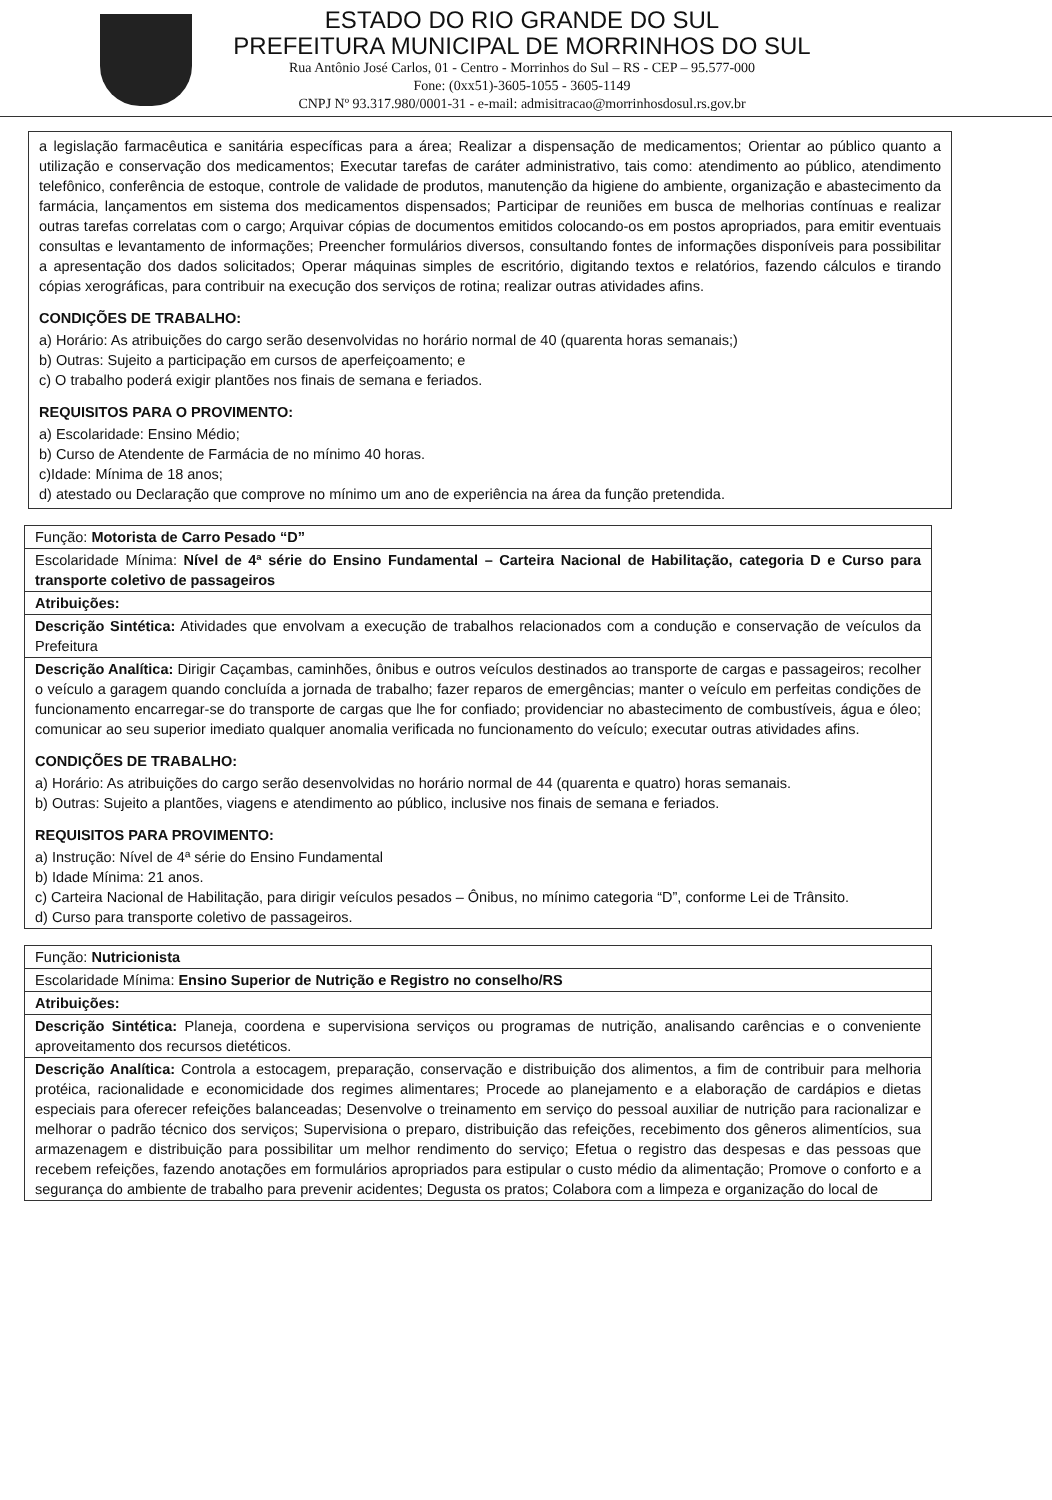ESTADO DO RIO GRANDE DO SUL
PREFEITURA MUNICIPAL DE MORRINHOS DO SUL
Rua Antônio José Carlos, 01 - Centro - Morrinhos do Sul – RS - CEP – 95.577-000
Fone: (0xx51)-3605-1055 - 3605-1149
CNPJ Nº 93.317.980/0001-31 - e-mail: admisitracao@morrinhosdosul.rs.gov.br
a legislação farmacêutica e sanitária específicas para a área; Realizar a dispensação de medicamentos; Orientar ao público quanto a utilização e conservação dos medicamentos; Executar tarefas de caráter administrativo, tais como: atendimento ao público, atendimento telefônico, conferência de estoque, controle de validade de produtos, manutenção da higiene do ambiente, organização e abastecimento da farmácia, lançamentos em sistema dos medicamentos dispensados; Participar de reuniões em busca de melhorias contínuas e realizar outras tarefas correlatas com o cargo; Arquivar cópias de documentos emitidos colocando-os em postos apropriados, para emitir eventuais consultas e levantamento de informações; Preencher formulários diversos, consultando fontes de informações disponíveis para possibilitar a apresentação dos dados solicitados; Operar máquinas simples de escritório, digitando textos e relatórios, fazendo cálculos e tirando cópias xerográficas, para contribuir na execução dos serviços de rotina; realizar outras atividades afins.
CONDIÇÕES DE TRABALHO:
a) Horário: As atribuições do cargo serão desenvolvidas no horário normal de 40 (quarenta horas semanais;)
b) Outras: Sujeito a participação em cursos de aperfeiçoamento; e
c) O trabalho poderá exigir plantões nos finais de semana e feriados.
REQUISITOS PARA O PROVIMENTO:
a) Escolaridade: Ensino Médio;
b) Curso de Atendente de Farmácia de no mínimo 40 horas.
c)Idade: Mínima de 18 anos;
d) atestado ou Declaração que comprove no mínimo um ano de experiência na área da função pretendida.
| Função: Motorista de Carro Pesado “D” |
| Escolaridade Mínima: Nível de 4ª série do Ensino Fundamental – Carteira Nacional de Habilitação, categoria D e Curso para transporte coletivo de passageiros |
| Atribuições: |
| Descrição Sintética: Atividades que envolvam a execução de trabalhos relacionados com a condução e conservação de veículos da Prefeitura |
| Descrição Analítica: Dirigir Caçambas, caminhões, ônibus e outros veículos destinados ao transporte de cargas e passageiros; recolher o veículo a garagem quando concluída a jornada de trabalho; fazer reparos de emergências; manter o veículo em perfeitas condições de funcionamento encarregar-se do transporte de cargas que lhe for confiado; providenciar no abastecimento de combustíveis, água e óleo; comunicar ao seu superior imediato qualquer anomalia verificada no funcionamento do veículo; executar outras atividades afins. CONDIÇÕES DE TRABALHO: a) Horário: As atribuições do cargo serão desenvolvidas no horário normal de 44 (quarenta e quatro) horas semanais. b) Outras: Sujeito a plantões, viagens e atendimento ao público, inclusive nos finais de semana e feriados. REQUISITOS PARA PROVIMENTO: a) Instrução: Nível de 4ª série do Ensino Fundamental b) Idade Mínima: 21 anos. c) Carteira Nacional de Habilitação, para dirigir veículos pesados – Ônibus, no mínimo categoria “D”, conforme Lei de Trânsito. d) Curso para transporte coletivo de passageiros. |
| Função: Nutricionista |
| Escolaridade Mínima: Ensino Superior de Nutrição e Registro no conselho/RS |
| Atribuições: |
| Descrição Sintética: Planeja, coordena e supervisiona serviços ou programas de nutrição, analisando carências e o conveniente aproveitamento dos recursos dietéticos. |
| Descrição Analítica: Controla a estocagem, preparação, conservação e distribuição dos alimentos, a fim de contribuir para melhoria protéica, racionalidade e economicidade dos regimes alimentares; Procede ao planejamento e a elaboração de cardápios e dietas especiais para oferecer refeições balanceadas; Desenvolve o treinamento em serviço do pessoal auxiliar de nutrição para racionalizar e melhorar o padrão técnico dos serviços; Supervisiona o preparo, distribuição das refeições, recebimento dos gêneros alimentícios, sua armazenagem e distribuição para possibilitar um melhor rendimento do serviço; Efetua o registro das despesas e das pessoas que recebem refeições, fazendo anotações em formulários apropriados para estipular o custo médio da alimentação; Promove o conforto e a segurança do ambiente de trabalho para prevenir acidentes; Degusta os pratos; Colabora com a limpeza e organização do local de |